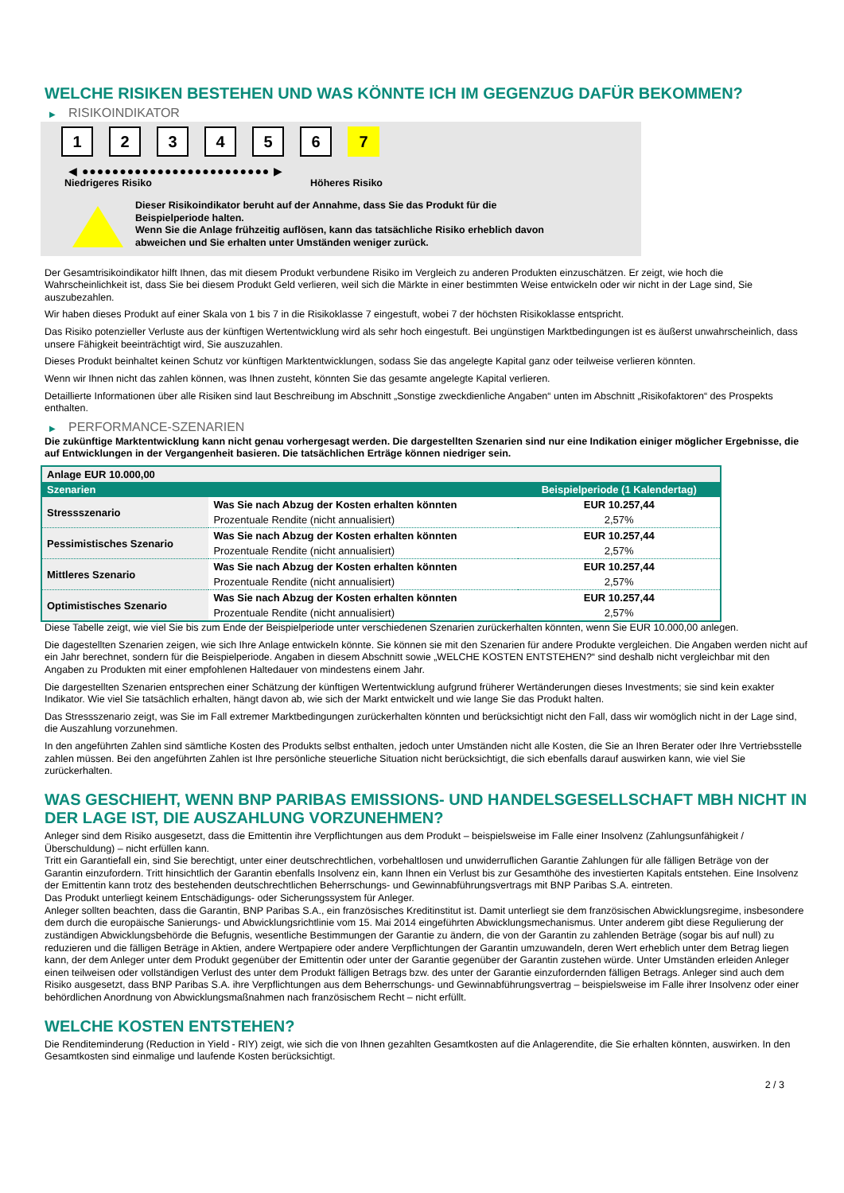WELCHE RISIKEN BESTEHEN UND WAS KÖNNTE ICH IM GEGENZUG DAFÜR BEKOMMEN?
▶ RISIKOINDIKATOR
1 2 3 4 5 6 7
◀ ●●●●●●●●●●●●●●●●●●●●●●●●● ▶
Niedrigeres Risiko Höheres Risiko
Dieser Risikoindikator beruht auf der Annahme, dass Sie das Produkt für die
Beispielperiode halten.
Wenn Sie die Anlage frühzeitig auflösen, kann das tatsächliche Risiko erheblich davon
abweichen und Sie erhalten unter Umständen weniger zurück.
Der Gesamtrisikoindikator hilft Ihnen, das mit diesem Produkt verbundene Risiko im Vergleich zu anderen Produkten einzuschätzen. Er zeigt, wie hoch die Wahrscheinlichkeit ist, dass Sie bei diesem Produkt Geld verlieren, weil sich die Märkte in einer bestimmten Weise entwickeln oder wir nicht in der Lage sind, Sie auszubezahlen.
Wir haben dieses Produkt auf einer Skala von 1 bis 7 in die Risikoklasse 7 eingestuft, wobei 7 der höchsten Risikoklasse entspricht.
Das Risiko potenzieller Verluste aus der künftigen Wertentwicklung wird als sehr hoch eingestuft. Bei ungünstigen Marktbedingungen ist es äußerst unwahrscheinlich, dass unsere Fähigkeit beeinträchtigt wird, Sie auszuzahlen.
Dieses Produkt beinhaltet keinen Schutz vor künftigen Marktentwicklungen, sodass Sie das angelegte Kapital ganz oder teilweise verlieren könnten.
Wenn wir Ihnen nicht das zahlen können, was Ihnen zusteht, könnten Sie das gesamte angelegte Kapital verlieren.
Detaillierte Informationen über alle Risiken sind laut Beschreibung im Abschnitt „Sonstige zweckdienliche Angaben“ unten im Abschnitt „Risikofaktoren“ des Prospekts enthalten.
▶ PERFORMANCE-SZENARIEN
Die zukünftige Marktentwicklung kann nicht genau vorhergesagt werden. Die dargestellten Szenarien sind nur eine Indikation einiger möglicher Ergebnisse, die auf Entwicklungen in der Vergangenheit basieren. Die tatsächlichen Erträge können niedriger sein.
| Anlage EUR 10.000,00 | | |
| Szenarien | | Beispielperiode (1 Kalendertag) |
| Stressszenario | Was Sie nach Abzug der Kosten erhalten könnten | EUR 10.257,44 |
| | Prozentuale Rendite (nicht annualisiert) | 2,57% |
| Pessimistisches Szenario | Was Sie nach Abzug der Kosten erhalten könnten | EUR 10.257,44 |
| | Prozentuale Rendite (nicht annualisiert) | 2,57% |
| Mittleres Szenario | Was Sie nach Abzug der Kosten erhalten könnten | EUR 10.257,44 |
| | Prozentuale Rendite (nicht annualisiert) | 2,57% |
| Optimistisches Szenario | Was Sie nach Abzug der Kosten erhalten könnten | EUR 10.257,44 |
| | Prozentuale Rendite (nicht annualisiert) | 2,57% |
Diese Tabelle zeigt, wie viel Sie bis zum Ende der Beispielperiode unter verschiedenen Szenarien zurückerhalten könnten, wenn Sie EUR 10.000,00 anlegen.
Die dagestellten Szenarien zeigen, wie sich Ihre Anlage entwickeln könnte. Sie können sie mit den Szenarien für andere Produkte vergleichen. Die Angaben werden nicht auf ein Jahr berechnet, sondern für die Beispielperiode. Angaben in diesem Abschnitt sowie „WELCHE KOSTEN ENTSTEHEN?“ sind deshalb nicht vergleichbar mit den Angaben zu Produkten mit einer empfohlenen Haltedauer von mindestens einem Jahr.
Die dargestellten Szenarien entsprechen einer Schätzung der künftigen Wertentwicklung aufgrund früherer Wertänderungen dieses Investments; sie sind kein exakter Indikator. Wie viel Sie tatsächlich erhalten, hängt davon ab, wie sich der Markt entwickelt und wie lange Sie das Produkt halten.
Das Stressszenario zeigt, was Sie im Fall extremer Marktbedingungen zurückerhalten könnten und berücksichtigt nicht den Fall, dass wir womöglich nicht in der Lage sind, die Auszahlung vorzunehmen.
In den angeführten Zahlen sind sämtliche Kosten des Produkts selbst enthalten, jedoch unter Umständen nicht alle Kosten, die Sie an Ihren Berater oder Ihre Vertriebsstelle zahlen müssen. Bei den angeführten Zahlen ist Ihre persönliche steuerliche Situation nicht berücksichtigt, die sich ebenfalls darauf auswirken kann, wie viel Sie zurückerhalten.
WAS GESCHIEHT, WENN BNP PARIBAS EMISSIONS- UND HANDELSGESELLSCHAFT MBH NICHT IN DER LAGE IST, DIE AUSZAHLUNG VORZUNEHMEN?
Anleger sind dem Risiko ausgesetzt, dass die Emittentin ihre Verpflichtungen aus dem Produkt – beispielsweise im Falle einer Insolvenz (Zahlungsunfähigkeit / Überschuldung) – nicht erfüllen kann.
Tritt ein Garantiefall ein, sind Sie berechtigt, unter einer deutschrechtlichen, vorbehaltlosen und unwiderruflichen Garantie Zahlungen für alle fälligen Beträge von der Garantin einzufordern. Tritt hinsichtlich der Garantin ebenfalls Insolvenz ein, kann Ihnen ein Verlust bis zur Gesamthöhe des investierten Kapitals entstehen. Eine Insolvenz der Emittentin kann trotz des bestehenden deutschrechtlichen Beherrschungs- und Gewinnabführungsvertrags mit BNP Paribas S.A. eintreten.
Das Produkt unterliegt keinem Entschädigungs- oder Sicherungssystem für Anleger.
Anleger sollten beachten, dass die Garantin, BNP Paribas S.A., ein französisches Kreditinstitut ist. Damit unterliegt sie dem französischen Abwicklungsregime, insbesondere dem durch die europäische Sanierungs- und Abwicklungsrichtlinie vom 15. Mai 2014 eingeführten Abwicklungsmechanismus. Unter anderem gibt diese Regulierung der zuständigen Abwicklungsbehörde die Befugnis, wesentliche Bestimmungen der Garantie zu ändern, die von der Garantin zu zahlenden Beträge (sogar bis auf null) zu reduzieren und die fälligen Beträge in Aktien, andere Wertpapiere oder andere Verpflichtungen der Garantin umzuwandeln, deren Wert erheblich unter dem Betrag liegen kann, der dem Anleger unter dem Produkt gegenüber der Emittentin oder unter der Garantie gegenüber der Garantin zustehen würde. Unter Umständen erleiden Anleger einen teilweisen oder vollständigen Verlust des unter dem Produkt fälligen Betrags bzw. des unter der Garantie einzufordernden fälligen Betrags. Anleger sind auch dem Risiko ausgesetzt, dass BNP Paribas S.A. ihre Verpflichtungen aus dem Beherrschungs- und Gewinnabführungsvertrag – beispielsweise im Falle ihrer Insolvenz oder einer behördlichen Anordnung von Abwicklungsmaßnahmen nach französischem Recht – nicht erfüllt.
WELCHE KOSTEN ENTSTEHEN?
Die Renditeminderung (Reduction in Yield - RIY) zeigt, wie sich die von Ihnen gezahlten Gesamtkosten auf die Anlagerendite, die Sie erhalten könnten, auswirken. In den Gesamtkosten sind einmalige und laufende Kosten berücksichtigt.
2 / 3